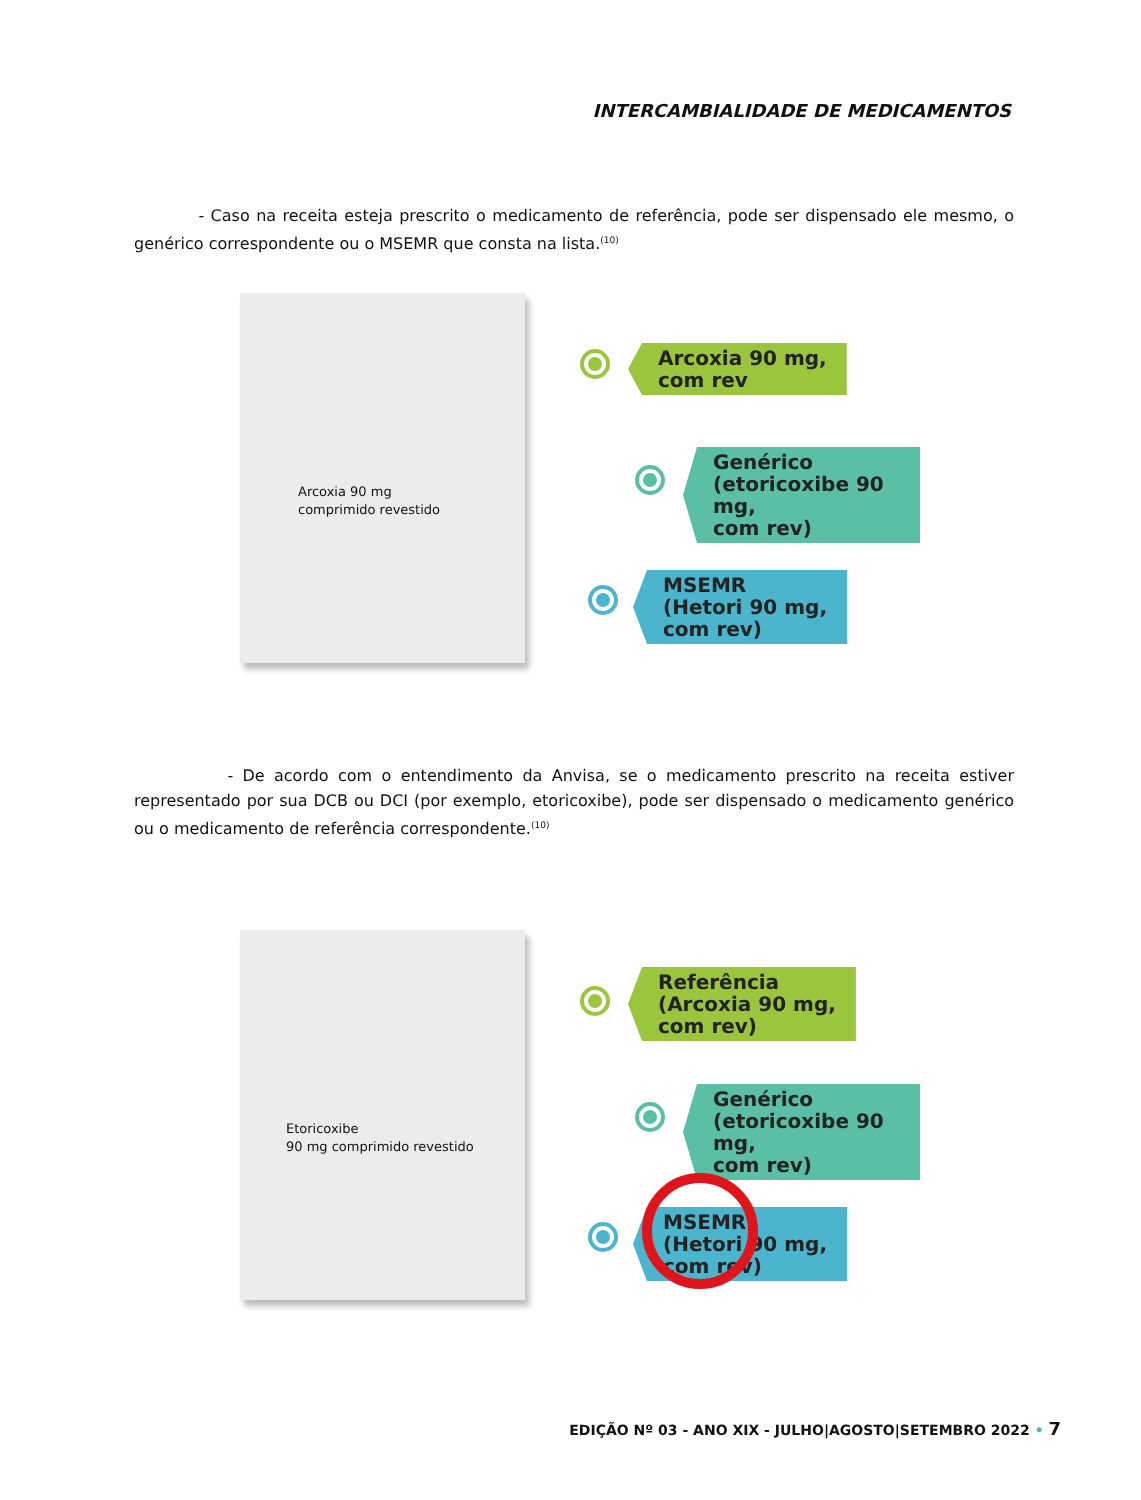INTERCAMBIALIDADE DE MEDICAMENTOS
- Caso na receita esteja prescrito o medicamento de referência, pode ser dispensado ele mesmo, o genérico correspondente ou o MSEMR que consta na lista.<sup>(10)</sup>
Arcoxia 90 mg
comprimido revestido
Arcoxia 90 mg,
com rev
Genérico
(etoricoxibe 90 mg,
com rev)
MSEMR
(Hetori 90 mg,
com rev)
- De acordo com o entendimento da Anvisa, se o medicamento prescrito na receita estiver representado por sua DCB ou DCI (por exemplo, etoricoxibe), pode ser dispensado o medicamento genérico ou o medicamento de referência correspondente.<sup>(10)</sup>
Etoricoxibe
90 mg comprimido revestido
Referência
(Arcoxia 90 mg,
com rev)
Genérico
(etoricoxibe 90 mg,
com rev)
MSEMR
(Hetori 90 mg,
com rev)
EDIÇÃO Nº 03 - ANO XIX - JULHO|AGOSTO|SETEMBRO 2022 • 7